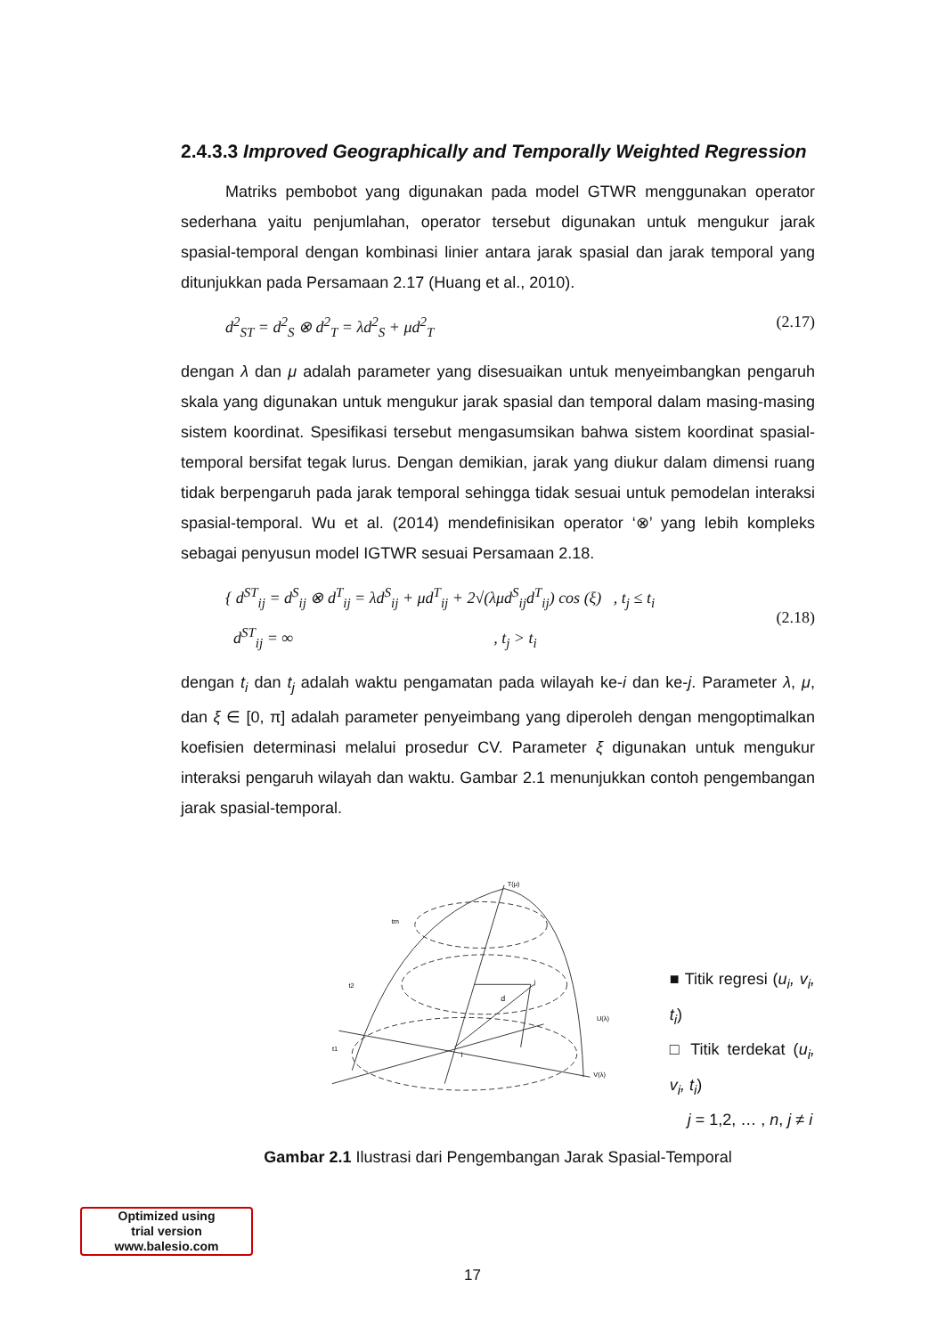2.4.3.3 Improved Geographically and Temporally Weighted Regression
Matriks pembobot yang digunakan pada model GTWR menggunakan operator sederhana yaitu penjumlahan, operator tersebut digunakan untuk mengukur jarak spasial-temporal dengan kombinasi linier antara jarak spasial dan jarak temporal yang ditunjukkan pada Persamaan 2.17 (Huang et al., 2010).
d<sup>2</sup><sub>ST</sub> = d<sup>2</sup><sub>S</sub> ⊗ d<sup>2</sup><sub>T</sub> = λd<sup>2</sup><sub>S</sub> + μd<sup>2</sup><sub>T</sub> (2.17)
dengan λ dan μ adalah parameter yang disesuaikan untuk menyeimbangkan pengaruh skala yang digunakan untuk mengukur jarak spasial dan temporal dalam masing-masing sistem koordinat. Spesifikasi tersebut mengasumsikan bahwa sistem koordinat spasial-temporal bersifat tegak lurus. Dengan demikian, jarak yang diukur dalam dimensi ruang tidak berpengaruh pada jarak temporal sehingga tidak sesuai untuk pemodelan interaksi spasial-temporal. Wu et al. (2014) mendefinisikan operator ‘⊗’ yang lebih kompleks sebagai penyusun model IGTWR sesuai Persamaan 2.18.
{ d<sup>ST</sup><sub>ij</sub> = d<sup>S</sup><sub>ij</sub> ⊗ d<sup>T</sup><sub>ij</sub> = λd<sup>S</sup><sub>ij</sub> + μd<sup>T</sup><sub>ij</sub> + 2√(λμd<sup>S</sup><sub>ij</sub>d<sup>T</sup><sub>ij</sub>) cos (ξ) , t<sub>j</sub> ≤ t<sub>i</sub>
d<sup>ST</sup><sub>ij</sub> = ∞ , t<sub>j</sub> > t<sub>i</sub> (2.18)
dengan t<sub>i</sub> dan t<sub>j</sub> adalah waktu pengamatan pada wilayah ke-i dan ke-j. Parameter λ, μ, dan ξ ∈ [0, π] adalah parameter penyeimbang yang diperoleh dengan mengoptimalkan koefisien determinasi melalui prosedur CV. Parameter ξ digunakan untuk mengukur interaksi pengaruh wilayah dan waktu. Gambar 2.1 menunjukkan contoh pengembangan jarak spasial-temporal.
T(μ)
tm
t2
t1
U(λ)
V(λ)
d
i
j
■ Titik regresi (u<sub>i</sub>, v<sub>i</sub>, t<sub>i</sub>)
□ Titik terdekat (u<sub>i</sub>, v<sub>i</sub>, t<sub>i</sub>)
j = 1,2, … , n, j ≠ i
Gambar 2.1 Ilustrasi dari Pengembangan Jarak Spasial-Temporal
Optimized using
trial version
www.balesio.com
17